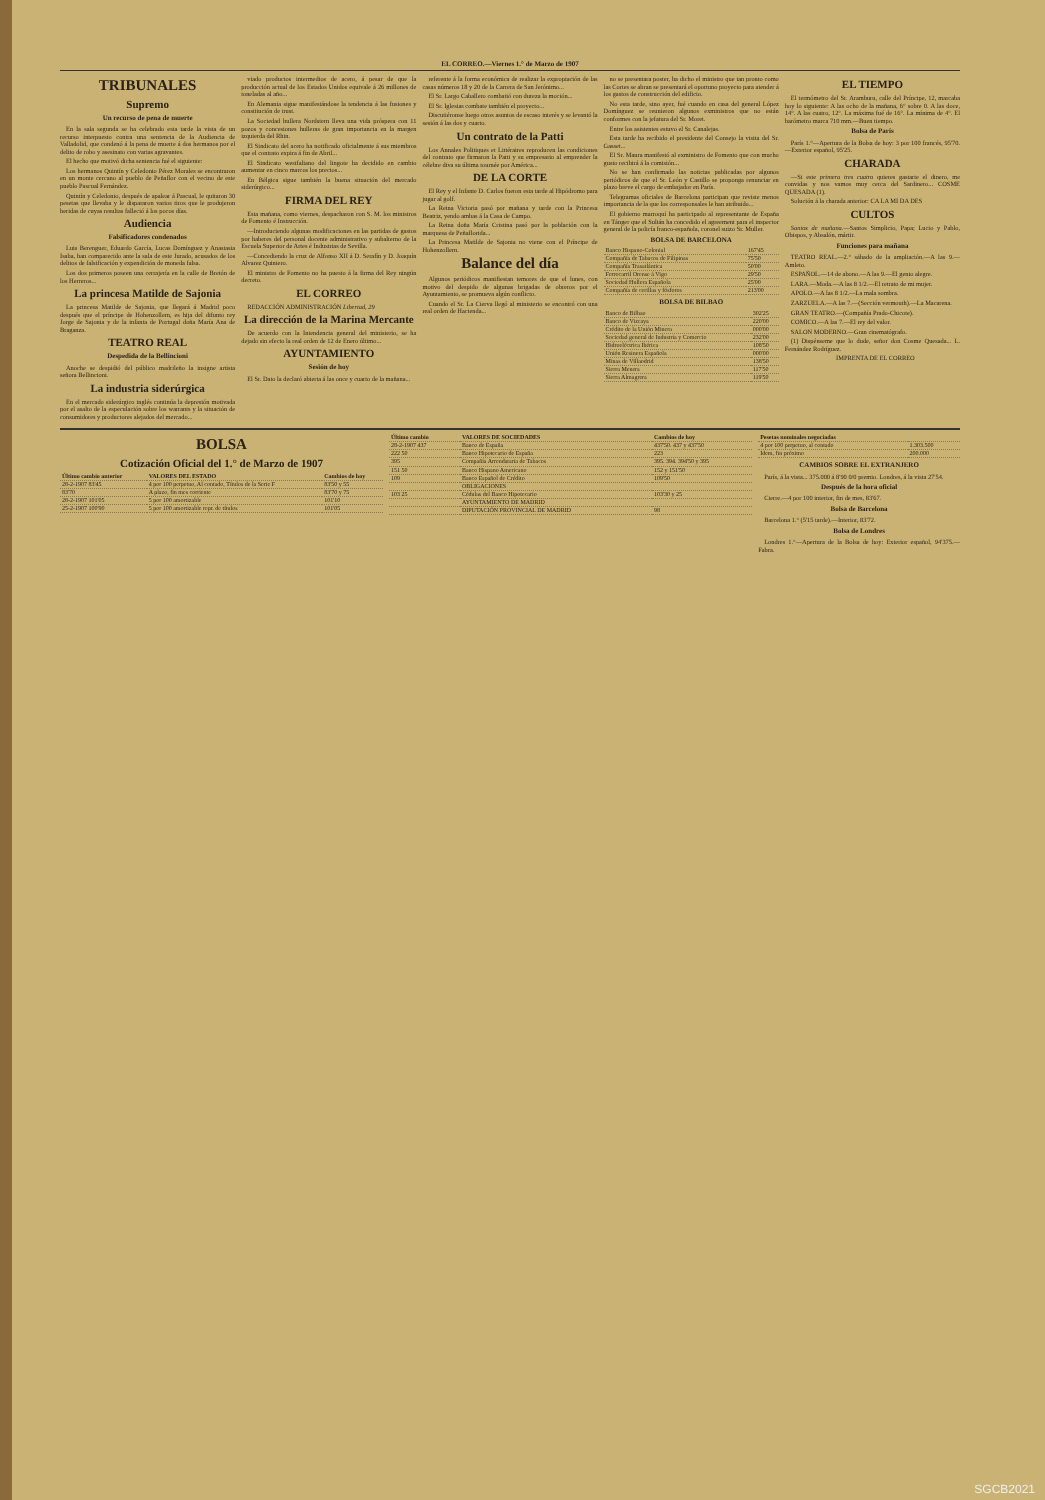EL CORREO.—Viernes 1.° de Marzo de 1907
TRIBUNALES
Supremo
Un recurso de pena de muerte
En la sala segunda se ha celebrado esta tarde la vista de un recurso interpuesto contra una sentencia de la Audiencia de Valladolid, que condenó á la pena de muerte á dos hermanos por el delito de robo y asesinato con varias agravantes.
El hecho que motivó dicha sentencia fué el siguiente:
Los hermanos Quintín y Celedonio Pérez Morales se encontraron en un monte cercano al pueblo de Peñaflor con el vecino de este pueblo Pascual Fernández.
Quintín y Celedonio, después de apalear á Pascual, le quitaron 30 pesetas que llevaba y le dispararon varios tiros que le produjeron heridas de cuyas resultas falleció á los pocos días.
Audiencia
Falsificadores condenados
Luis Berenguer, Eduardo García, Lucas Domínguez y Anastasia Isaba, han comparecido ante la sala de este Jurado, acusados de los delitos de falsificación y expendición de moneda falsa.
Los dos primeros poseen una cerrajería en la calle de Bretón de los Herreros...
La princesa Matilde de Sajonia
La princesa Matilde de Sajonia, que llegará á Madrid poco después que el príncipe de Hohenzollern, es hija del difunto rey Jorge de Sajonia y de la infanta de Portugal doña María Ana de Braganza.
TEATRO REAL
Despedida de la Bellincioni
Anoche se despidió del público madrileño la insigne artista señora Bellincioni.
La industria siderúrgica
En el mercado siderúrgico inglés continúa la depresión motivada por el asalto de la especulación sobre los warrants y la situación de consumidores y productores alejados del mercado...
viado productos intermedios de acero, á pesar de que la producción actual de los Estados Unidos equivale á 26 millones de toneladas al año...
En Alemania sigue manifestándose la tendencia á las fusiones y constitución de trust.
La Sociedad hullera Nordstern lleva una vida próspera con 11 pozos y concesiones hulleras de gran importancia en la margen izquierda del Rhin.
El Sindicato del acero ha notificado oficialmente á sus miembros que el contrato expira á fin de Abril...
El Sindicato westfaliano del lingote ha decidido en cambio aumentar en cinco marcos los precios...
En Bélgica sigue también la buena situación del mercado siderúrgico...
FIRMA DEL REY
Esta mañana, como viernes, despacharon con S. M. los ministros de Fomento é Instrucción.
—Introduciendo algunas modificaciones en las partidas de gastos por haberes del personal docente administrativo y subalterno de la Escuela Superior de Artes é Industrias de Sevilla.
—Concediendo la cruz de Alfonso XII á D. Serafín y D. Joaquín Alvarez Quintero.
El ministro de Fomento no ha puesto á la firma del Rey ningún decreto.
EL CORREO
REDACCIÓN ADMINISTRACIÓN Libertad, 29
La dirección de la Marina Mercante
De acuerdo con la Intendencia general del ministerio, se ha dejado sin efecto la real orden de 12 de Enero último...
AYUNTAMIENTO
Sesión de hoy
El Sr. Dato la declaró abierta á las once y cuarto de la mañana...
referente á la forma económica de realizar la expropiación de las casas números 18 y 20 de la Carrera de San Jerónimo...
El Sr. Largo Caballero combatió con dureza la moción...
El Sr. Iglesias combate también el proyecto...
Discutiéronse luego otros asuntos de escaso interés y se levantó la sesión á las dos y cuarto.
Un contrato de la Patti
Los Annales Politiques et Littéraires reproducen las condiciones del contrato que firmaron la Patti y su empresario al emprender la célebre diva su última tournée por América...
DE LA CORTE
El Rey y el Infante D. Carlos fueron esta tarde al Hipódromo para jugar al golf.
La Reina Victoria pasó por mañana y tarde con la Princesa Beatriz, yendo ambas á la Casa de Campo.
La Reina doña María Cristina pasó por la población con la marquesa de Peñaflorida...
La Princesa Matilde de Sajonia no viene con el Príncipe de Hohenzollern.
Balance del día
Algunos periódicos manifiestan temores de que el lunes, con motivo del despido de algunas brigadas de obreros por el Ayuntamiento, se promueva algún conflicto.
Cuando el Sr. La Cierva llegó al ministerio se encontró con una real orden de Hacienda...
no se presentara poster, ha dicho el ministro que tan pronto como las Cortes se abran se presentará el oportuno proyecto para atender á los gastos de construcción del edificio.
No esta tarde, sino ayer, fué cuando en casa del general López Domínguez se reunieron algunos exministros que no están conformes con la jefatura del Sr. Moret.
Entre los asistentes estuvo el Sr. Canalejas.
Esta tarde ha recibido el presidente del Consejo la visita del Sr. Gasset...
El Sr. Maura manifestó al exministro de Fomento que con mucho gusto recibirá á la comisión...
No se han confirmado las noticias publicadas por algunos periódicos de que el Sr. León y Castillo se proponga renunciar en plazo breve el cargo de embajador en París.
Telegramas oficiales de Barcelona participan que reviste menos importancia de la que los corresponsales le han atribuido...
El gobierno marroquí ha participado al representante de España en Tánger que el Sultán ha concedido el agreement para el inspector general de la policía franco-española, coronel suizo Sr. Muller.
BOLSA DE BARCELONA
| Banco Hispano-Colonial | 167'45 |
| Compañía de Tabacos de Filipinas | 75'50 |
| Compañía Trasatlántica | 50'00 |
| Ferrocarril Orense á Vigo | 29'50 |
| Sociedad Hullera Española | 25'00 |
| Compañía de cerillas y fósforos | 213'00 |
BOLSA DE BILBAO
| Banco de Bilbao | 302'25 |
| Banco de Vizcaya | 220'00 |
| Crédito de la Unión Minera | 000'00 |
| Sociedad general de Industria y Comercio | 232'00 |
| Hidroeléctrica Ibérica | 108'50 |
| Unión Resinera Española | 000'00 |
| Minas de Villaodrid | 138'50 |
| Sierra Menera | 117'50 |
| Sierra Almagrera | 119'50 |
EL TIEMPO
El termómetro del Sr. Aramburu, calle del Príncipe, 12, marcaba hoy lo siguiente: A las ocho de la mañana, 6° sobre 0. A las doce, 14°. A las cuatro, 12°. La máxima fué de 16°. La mínima de 4°. El barómetro marca 710 mm.—Buen tiempo.
Bolsa de París
París 1.°—Apertura de la Bolsa de hoy: 3 por 100 francés, 95'70.—Exterior español, 95'25.
CHARADA
—Si este primera tres cuatro quieres gastarte el dinero, me convidas y nos vamos muy cerca del Sardinero... COSME QUESADA (1).
Solución á la charada anterior: CA LA MI DA DES
CULTOS
Santos de mañana.—Santos Simplicio, Papa; Lucio y Pablo, Obispos, y Absalón, mártir.
Funciones para mañana
TEATRO REAL.—2.° sábado de la ampliación.—A las 9.—Amleto.
ESPAÑOL.—14 de abono.—A las 9.—El genio alegre.
LARA.—Moda.—A las 8 1/2.—El retrato de mi mujer.
APOLO.—A las 8 1/2.—La mala sombra.
ZARZUELA.—A las 7.—(Sección vermouth).—La Macarena.
GRAN TEATRO.—(Compañía Prado-Chicote).
COMICO.—A las 7.—El rey del valor.
SALON MODERNO.—Gran cinematógrafo.
(1) Dispénseme que lo dude, señor don Cosme Quesada... L. Fernández Rodríguez.
IMPRENTA DE EL CORREO
BOLSA
Cotización Oficial del 1.° de Marzo de 1907
| Último cambio anterior | VALORES DEL ESTADO | Cambios de hoy |
| --- | --- | --- |
| 28-2-1907 83'45 | 4 por 100 perpetuo, Al contado, Títulos de la Serie F | 83'50 y 55 |
| 83'70 | A plazo, fin mes corriente | 83'70 y 75 |
| 28-2-1907 101'05 | 5 por 100 amortizable | 101'10 |
| 25-2-1907 100'90 | 5 por 100 amortizable repr. de títulos | 101'05 |
| Último cambio | VALORES DE SOCIEDADES | Cambios de hoy |
| --- | --- | --- |
| 28-2-1907 437 | Banco de España | 437'50. 437 y 437'50 |
| 222 50 | Banco Hipotecario de España | 223 |
| 395 | Compañía Arrendataria de Tabacos | 395. 394. 394'50 y 395 |
| 151 50 | Banco Hispano Americano | 152 y 151'50 |
| 109 | Banco Español de Crédito | 109'50 |
| | OBLIGACIONES | |
| 103 25 | Cédulas del Banco Hipotecario | 103'30 y 25 |
| | AYUNTAMIENTO DE MADRID | |
| | DIPUTACIÓN PROVINCIAL DE MADRID | 98 |
| Pesetas nominales negociadas | |
| --- | --- |
| 4 por 100 perpetuo, al contado | 1.303.500 |
| Idem, fin próximo | 200.000 |
CAMBIOS SOBRE EL EXTRANJERO
París, á la vista... 375.000 á 8'90 0/0 premio. Londres, á la vista 27'54.
Después de la hora oficial
Cierre.—4 por 100 interior, fin de mes, 83'67.
Bolsa de Barcelona
Barcelona 1.° (5'15 tarde).—Interior, 83'72.
Bolsa de Londres
Londres 1.°—Apertura de la Bolsa de hoy: Exterior español, 94'375.—Fabra.
SGCB2021